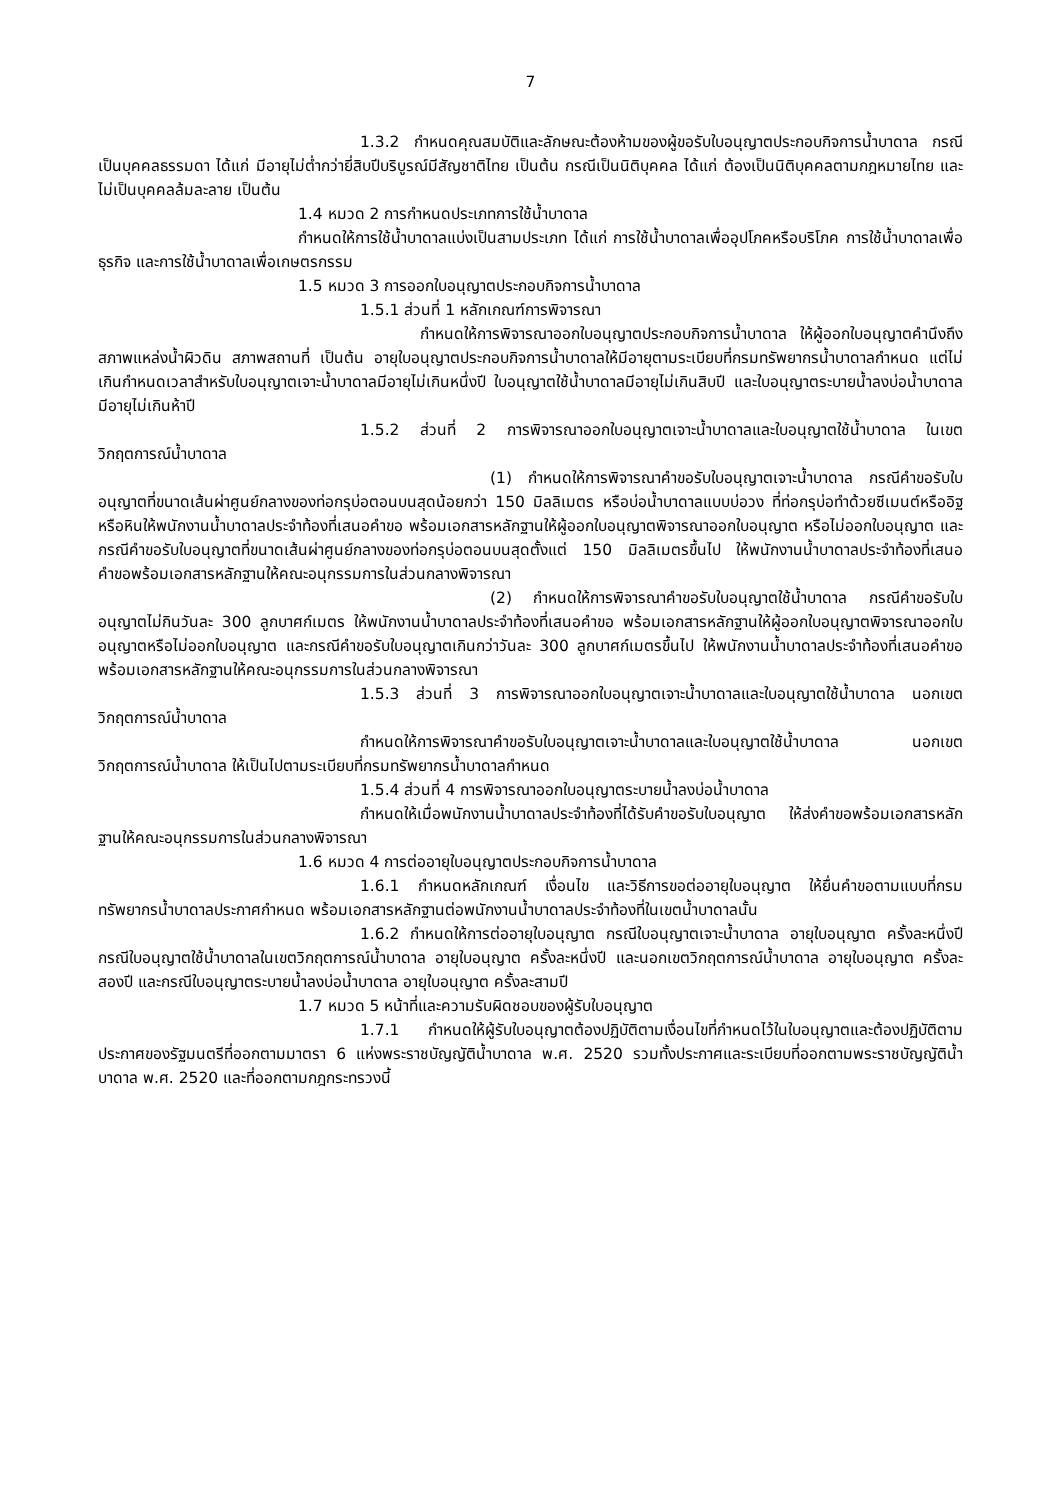7
1.3.2 กำหนดคุณสมบัติและลักษณะต้องห้ามของผู้ขอรับใบอนุญาตประกอบกิจการน้ำบาดาล กรณีเป็นบุคคลธรรมดา ได้แก่ มีอายุไม่ต่ำกว่ายี่สิบปีบริบูรณ์มีสัญชาติไทย เป็นต้น กรณีเป็นนิติบุคคล ได้แก่ ต้องเป็นนิติบุคคลตามกฎหมายไทย และไม่เป็นบุคคลล้มละลาย เป็นต้น
1.4 หมวด 2 การกำหนดประเภทการใช้น้ำบาดาล
กำหนดให้การใช้น้ำบาดาลแบ่งเป็นสามประเภท ได้แก่ การใช้น้ำบาดาลเพื่ออุปโภคหรือบริโภค การใช้น้ำบาดาลเพื่อธุรกิจ และการใช้น้ำบาดาลเพื่อเกษตรกรรม
1.5 หมวด 3 การออกใบอนุญาตประกอบกิจการน้ำบาดาล
1.5.1 ส่วนที่ 1 หลักเกณฑ์การพิจารณา
กำหนดให้การพิจารณาออกใบอนุญาตประกอบกิจการน้ำบาดาล ให้ผู้ออกใบอนุญาตคำนึงถึงสภาพแหล่งน้ำผิวดิน สภาพสถานที่ เป็นต้น อายุใบอนุญาตประกอบกิจการน้ำบาดาลให้มีอายุตามระเบียบที่กรมทรัพยากรน้ำบาดาลกำหนด แต่ไม่เกินกำหนดเวลาสำหรับใบอนุญาตเจาะน้ำบาดาลมีอายุไม่เกินหนึ่งปี ใบอนุญาตใช้น้ำบาดาลมีอายุไม่เกินสิบปี และใบอนุญาตระบายน้ำลงบ่อน้ำบาดาลมีอายุไม่เกินห้าปี
1.5.2 ส่วนที่ 2 การพิจารณาออกใบอนุญาตเจาะน้ำบาดาลและใบอนุญาตใช้น้ำบาดาล ในเขตวิกฤตการณ์น้ำบาดาล
(1) กำหนดให้การพิจารณาคำขอรับใบอนุญาตเจาะน้ำบาดาล กรณีคำขอรับใบอนุญาตที่ขนาดเส้นผ่าศูนย์กลางของท่อกรุบ่อตอนบนสุดน้อยกว่า 150 มิลลิเมตร หรือบ่อน้ำบาดาลแบบบ่อวง ที่ท่อกรุบ่อทำด้วยซีเมนต์หรืออิฐหรือหินให้พนักงานน้ำบาดาลประจำท้องที่เสนอคำขอ พร้อมเอกสารหลักฐานให้ผู้ออกใบอนุญาตพิจารณาออกใบอนุญาต หรือไม่ออกใบอนุญาต และกรณีคำขอรับใบอนุญาตที่ขนาดเส้นผ่าศูนย์กลางของท่อกรุบ่อตอนบนสุดตั้งแต่ 150 มิลลิเมตรขึ้นไป ให้พนักงานน้ำบาดาลประจำท้องที่เสนอคำขอพร้อมเอกสารหลักฐานให้คณะอนุกรรมการในส่วนกลางพิจารณา
(2) กำหนดให้การพิจารณาคำขอรับใบอนุญาตใช้น้ำบาดาล กรณีคำขอรับใบอนุญาตไม่กินวันละ 300 ลูกบาศก์เมตร ให้พนักงานน้ำบาดาลประจำท้องที่เสนอคำขอ พร้อมเอกสารหลักฐานให้ผู้ออกใบอนุญาตพิจารณาออกใบอนุญาตหรือไม่ออกใบอนุญาต และกรณีคำขอรับใบอนุญาตเกินกว่าวันละ 300 ลูกบาศก์เมตรขึ้นไป ให้พนักงานน้ำบาดาลประจำท้องที่เสนอคำขอ พร้อมเอกสารหลักฐานให้คณะอนุกรรมการในส่วนกลางพิจารณา
1.5.3 ส่วนที่ 3 การพิจารณาออกใบอนุญาตเจาะน้ำบาดาลและใบอนุญาตใช้น้ำบาดาล นอกเขตวิกฤตการณ์น้ำบาดาล
กำหนดให้การพิจารณาคำขอรับใบอนุญาตเจาะน้ำบาดาลและใบอนุญาตใช้น้ำบาดาล นอกเขตวิกฤตการณ์น้ำบาดาล ให้เป็นไปตามระเบียบที่กรมทรัพยากรน้ำบาดาลกำหนด
1.5.4 ส่วนที่ 4 การพิจารณาออกใบอนุญาตระบายน้ำลงบ่อน้ำบาดาล
กำหนดให้เมื่อพนักงานน้ำบาดาลประจำท้องที่ได้รับคำขอรับใบอนุญาต ให้ส่งคำขอพร้อมเอกสารหลักฐานให้คณะอนุกรรมการในส่วนกลางพิจารณา
1.6 หมวด 4 การต่ออายุใบอนุญาตประกอบกิจการน้ำบาดาล
1.6.1 กำหนดหลักเกณฑ์ เงื่อนไข และวิธีการขอต่ออายุใบอนุญาต ให้ยื่นคำขอตามแบบที่กรมทรัพยากรน้ำบาดาลประกาศกำหนด พร้อมเอกสารหลักฐานต่อพนักงานน้ำบาดาลประจำท้องที่ในเขตน้ำบาดาลนั้น
1.6.2 กำหนดให้การต่ออายุใบอนุญาต กรณีใบอนุญาตเจาะน้ำบาดาล อายุใบอนุญาต ครั้งละหนึ่งปี กรณีใบอนุญาตใช้น้ำบาดาลในเขตวิกฤตการณ์น้ำบาดาล อายุใบอนุญาต ครั้งละหนึ่งปี และนอกเขตวิกฤตการณ์น้ำบาดาล อายุใบอนุญาต ครั้งละสองปี และกรณีใบอนุญาตระบายน้ำลงบ่อน้ำบาดาล อายุใบอนุญาต ครั้งละสามปี
1.7 หมวด 5 หน้าที่และความรับผิดชอบของผู้รับใบอนุญาต
1.7.1 กำหนดให้ผู้รับใบอนุญาตต้องปฏิบัติตามเงื่อนไขที่กำหนดไว้ในใบอนุญาตและต้องปฏิบัติตามประกาศของรัฐมนตรีที่ออกตามมาตรา 6 แห่งพระราชบัญญัติน้ำบาดาล พ.ศ. 2520 รวมทั้งประกาศและระเบียบที่ออกตามพระราชบัญญัติน้ำบาดาล พ.ศ. 2520 และที่ออกตามกฎกระทรวงนี้